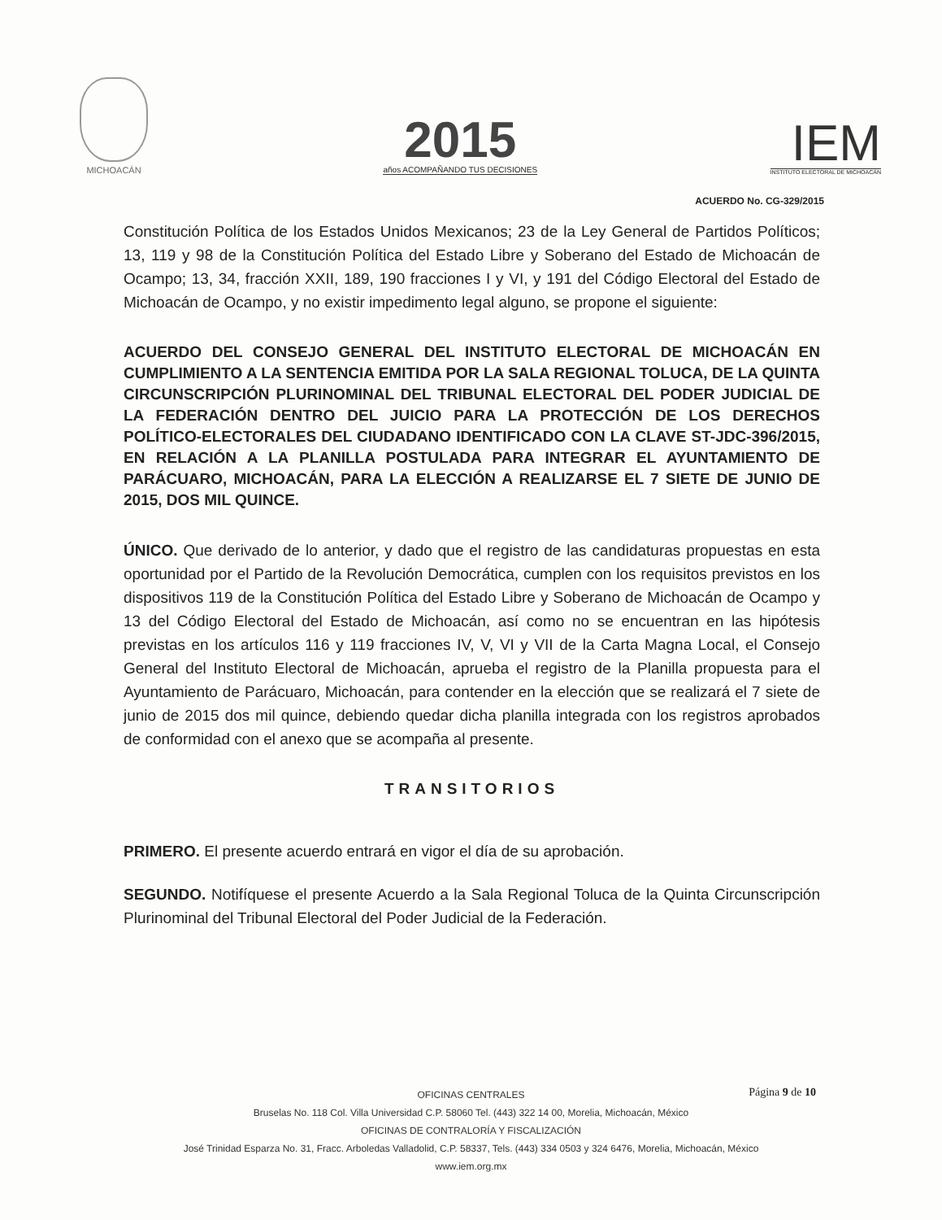MICHOACÁN
2015
años ACOMPAÑANDO TUS DECISIONES
IEM
INSTITUTO ELECTORAL DE MICHOACÁN
ACUERDO No. CG-329/2015
Constitución Política de los Estados Unidos Mexicanos; 23 de la Ley General de Partidos Políticos; 13, 119 y 98 de la Constitución Política del Estado Libre y Soberano del Estado de Michoacán de Ocampo; 13, 34, fracción XXII, 189, 190 fracciones I y VI, y 191 del Código Electoral del Estado de Michoacán de Ocampo, y no existir impedimento legal alguno, se propone el siguiente:
ACUERDO DEL CONSEJO GENERAL DEL INSTITUTO ELECTORAL DE MICHOACÁN EN CUMPLIMIENTO A LA SENTENCIA EMITIDA POR LA SALA REGIONAL TOLUCA, DE LA QUINTA CIRCUNSCRIPCIÓN PLURINOMINAL DEL TRIBUNAL ELECTORAL DEL PODER JUDICIAL DE LA FEDERACIÓN DENTRO DEL JUICIO PARA LA PROTECCIÓN DE LOS DERECHOS POLÍTICO-ELECTORALES DEL CIUDADANO IDENTIFICADO CON LA CLAVE ST-JDC-396/2015, EN RELACIÓN A LA PLANILLA POSTULADA PARA INTEGRAR EL AYUNTAMIENTO DE PARÁCUARO, MICHOACÁN, PARA LA ELECCIÓN A REALIZARSE EL 7 SIETE DE JUNIO DE 2015, DOS MIL QUINCE.
ÚNICO. Que derivado de lo anterior, y dado que el registro de las candidaturas propuestas en esta oportunidad por el Partido de la Revolución Democrática, cumplen con los requisitos previstos en los dispositivos 119 de la Constitución Política del Estado Libre y Soberano de Michoacán de Ocampo y 13 del Código Electoral del Estado de Michoacán, así como no se encuentran en las hipótesis previstas en los artículos 116 y 119 fracciones IV, V, VI y VII de la Carta Magna Local, el Consejo General del Instituto Electoral de Michoacán, aprueba el registro de la Planilla propuesta para el Ayuntamiento de Parácuaro, Michoacán, para contender en la elección que se realizará el 7 siete de junio de 2015 dos mil quince, debiendo quedar dicha planilla integrada con los registros aprobados de conformidad con el anexo que se acompaña al presente.
TRANSITORIOS
PRIMERO. El presente acuerdo entrará en vigor el día de su aprobación.
SEGUNDO. Notifíquese el presente Acuerdo a la Sala Regional Toluca de la Quinta Circunscripción Plurinominal del Tribunal Electoral del Poder Judicial de la Federación.
Página 9 de 10
OFICINAS CENTRALES
Bruselas No. 118 Col. Villa Universidad C.P. 58060 Tel. (443) 322 14 00, Morelia, Michoacán, México
OFICINAS DE CONTRALORÍA Y FISCALIZACIÓN
José Trinidad Esparza No. 31, Fracc. Arboledas Valladolid, C.P. 58337, Tels. (443) 334 0503 y 324 6476, Morelia, Michoacán, México
www.iem.org.mx